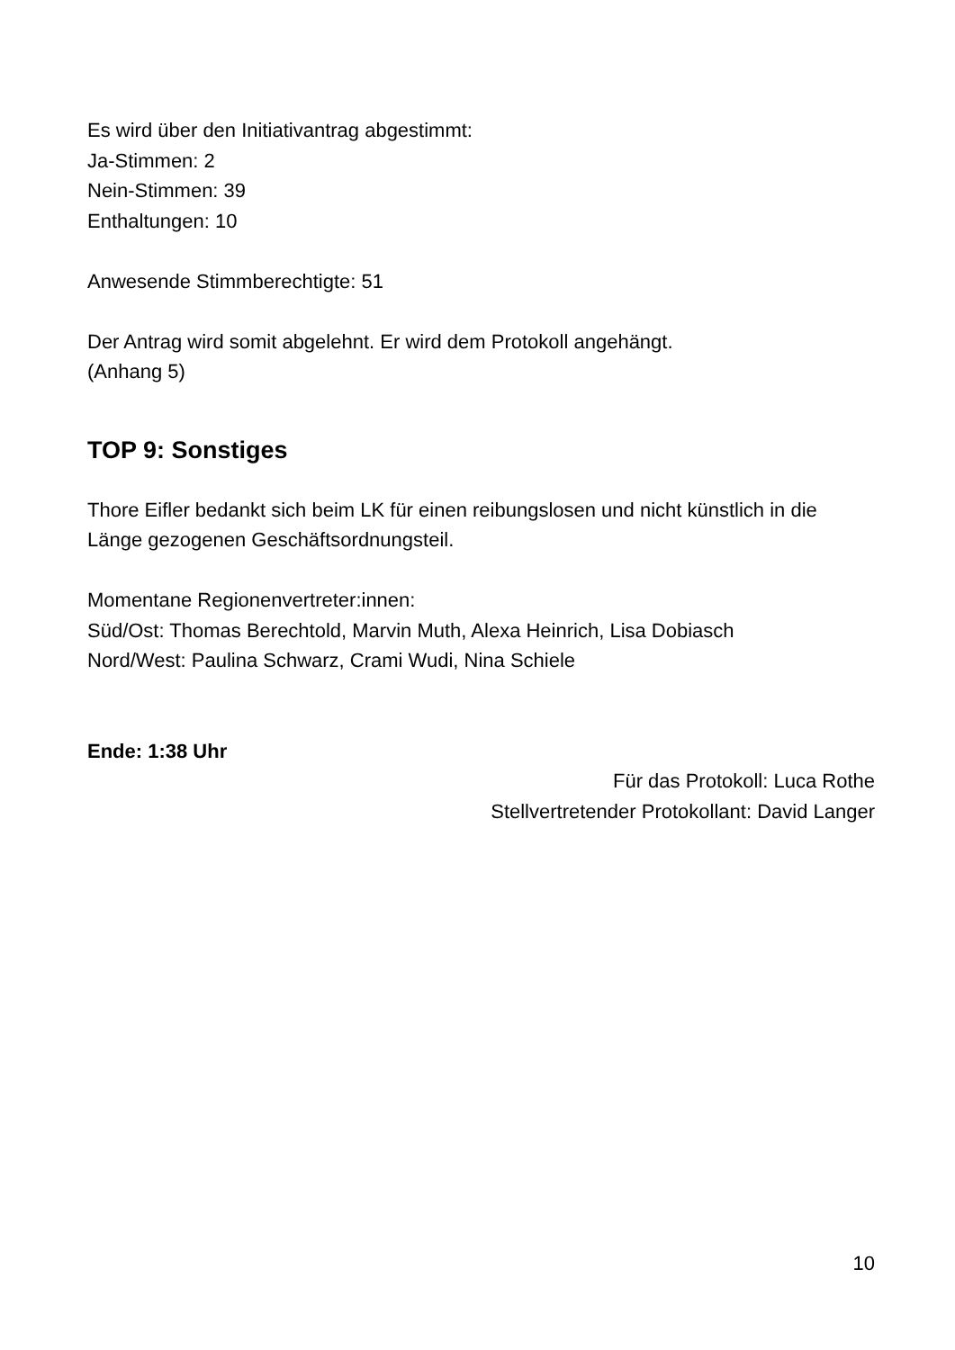Es wird über den Initiativantrag abgestimmt:
Ja-Stimmen: 2
Nein-Stimmen: 39
Enthaltungen: 10
Anwesende Stimmberechtigte: 51
Der Antrag wird somit abgelehnt. Er wird dem Protokoll angehängt.
(Anhang 5)
TOP 9: Sonstiges
Thore Eifler bedankt sich beim LK für einen reibungslosen und nicht künstlich in die Länge gezogenen Geschäftsordnungsteil.
Momentane Regionenvertreter:innen:
Süd/Ost: Thomas Berechtold, Marvin Muth, Alexa Heinrich, Lisa Dobiasch
Nord/West: Paulina Schwarz, Crami Wudi, Nina Schiele
Ende: 1:38 Uhr
Für das Protokoll: Luca Rothe
Stellvertretender Protokollant: David Langer
10